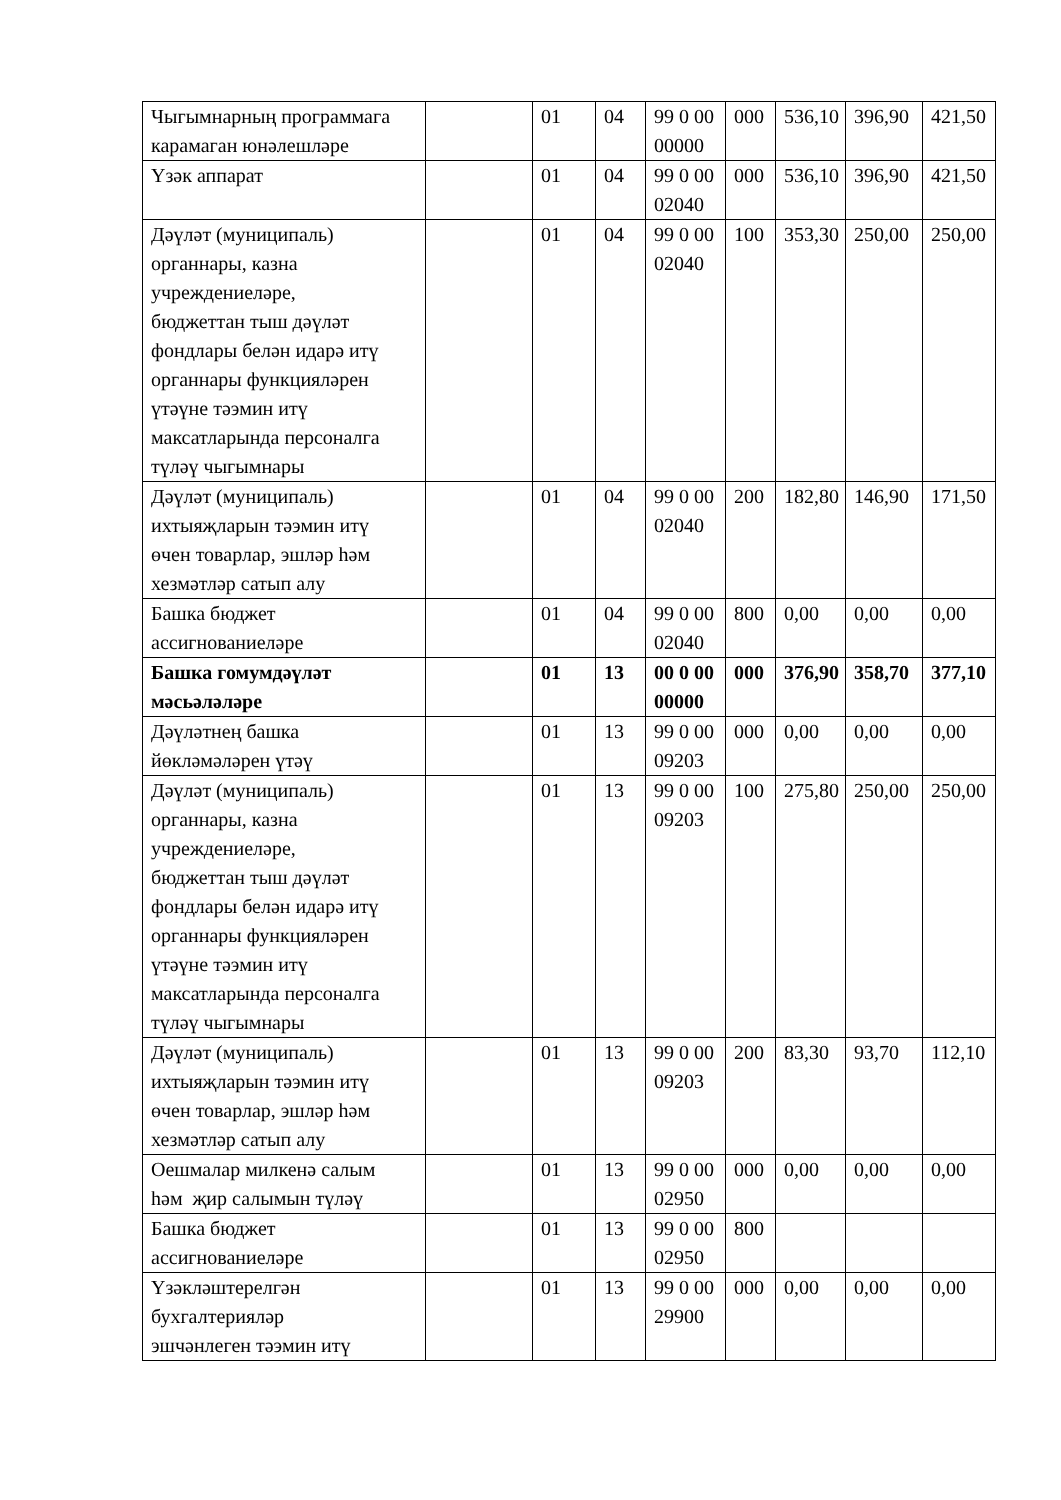| Чыгымнарның программага карамаган юнәлешләре | | 01 | 04 | 99 0 00 00000 | 000 | 536,10 | 396,90 | 421,50 |
| Үзәк аппарат | | 01 | 04 | 99 0 00 02040 | 000 | 536,10 | 396,90 | 421,50 |
| Дәүләт (муниципаль) органнары, казна учреждениеләре, бюджеттан тыш дәүләт фондлары белән идарә итү органнары функцияләрен үтәүне тәэмин итү максатларында персоналга түләү чыгымнары | | 01 | 04 | 99 0 00 02040 | 100 | 353,30 | 250,00 | 250,00 |
| Дәүләт (муниципаль) ихтыяҗларын тәэмин итү өчен товарлар, эшләр һәм хезмәтләр сатып алу | | 01 | 04 | 99 0 00 02040 | 200 | 182,80 | 146,90 | 171,50 |
| Башка бюджет ассигнованиеләре | | 01 | 04 | 99 0 00 02040 | 800 | 0,00 | 0,00 | 0,00 |
| Башка гомумдәүләт мәсьәләләре | | 01 | 13 | 00 0 00 00000 | 000 | 376,90 | 358,70 | 377,10 |
| Дәүләтнең башка йөкләмәләрен үтәү | | 01 | 13 | 99 0 00 09203 | 000 | 0,00 | 0,00 | 0,00 |
| Дәүләт (муниципаль) органнары, казна учреждениеләре, бюджеттан тыш дәүләт фондлары белән идарә итү органнары функцияләрен үтәүне тәэмин итү максатларында персоналга түләү чыгымнары | | 01 | 13 | 99 0 00 09203 | 100 | 275,80 | 250,00 | 250,00 |
| Дәүләт (муниципаль) ихтыяҗларын тәэмин итү өчен товарлар, эшләр һәм хезмәтләр сатып алу | | 01 | 13 | 99 0 00 09203 | 200 | 83,30 | 93,70 | 112,10 |
| Оешмалар милкенә салым һәм җир салымын түләү | | 01 | 13 | 99 0 00 02950 | 000 | 0,00 | 0,00 | 0,00 |
| Башка бюджет ассигнованиеләре | | 01 | 13 | 99 0 00 02950 | 800 | | | |
| Үзәкләштерелгән бухгалтерияләр эшчәнлеген тәэмин итү | | 01 | 13 | 99 0 00 29900 | 000 | 0,00 | 0,00 | 0,00 |